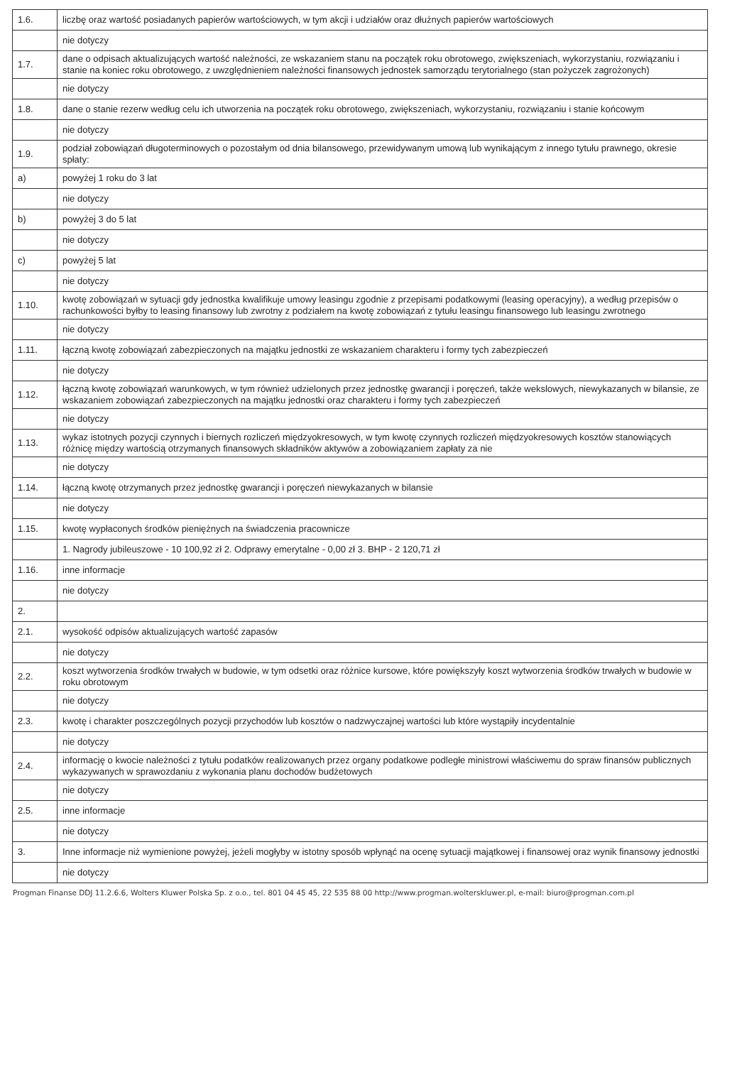| 1.6. | liczbę oraz wartość posiadanych papierów wartościowych, w tym akcji i udziałów oraz dłużnych papierów wartościowych |
| | nie dotyczy |
| 1.7. | dane o odpisach aktualizujących wartość należności, ze wskazaniem stanu na początek roku obrotowego, zwiększeniach, wykorzystaniu, rozwiązaniu i stanie na koniec roku obrotowego, z uwzględnieniem należności finansowych jednostek samorządu terytorialnego (stan pożyczek zagrożonych) |
| | nie dotyczy |
| 1.8. | dane o stanie rezerw według celu ich utworzenia na początek roku obrotowego, zwiększeniach, wykorzystaniu, rozwiązaniu i stanie końcowym |
| | nie dotyczy |
| 1.9. | podział zobowiązań długoterminowych o pozostałym od dnia bilansowego, przewidywanym umową lub wynikającym z innego tytułu prawnego, okresie spłaty: |
| a) | powyżej 1 roku do 3 lat |
| | nie dotyczy |
| b) | powyżej 3 do 5 lat |
| | nie dotyczy |
| c) | powyżej 5 lat |
| | nie dotyczy |
| 1.10. | kwotę zobowiązań w sytuacji gdy jednostka kwalifikuje umowy leasingu zgodnie z przepisami podatkowymi (leasing operacyjny), a według przepisów o rachunkowości byłby to leasing finansowy lub zwrotny z podziałem na kwotę zobowiązań z tytułu leasingu finansowego lub leasingu zwrotnego |
| | nie dotyczy |
| 1.11. | łączną kwotę zobowiązań zabezpieczonych na majątku jednostki ze wskazaniem charakteru i formy tych zabezpieczeń |
| | nie dotyczy |
| 1.12. | łączną kwotę zobowiązań warunkowych, w tym również udzielonych przez jednostkę gwarancji i poręczeń, także wekslowych, niewykazanych w bilansie, ze wskazaniem zobowiązań zabezpieczonych na majątku jednostki oraz charakteru i formy tych zabezpieczeń |
| | nie dotyczy |
| 1.13. | wykaz istotnych pozycji czynnych i biernych rozliczeń międzyokresowych, w tym kwotę czynnych rozliczeń międzyokresowych kosztów stanowiących różnicę między wartością otrzymanych finansowych składników aktywów a zobowiązaniem zapłaty za nie |
| | nie dotyczy |
| 1.14. | łączną kwotę otrzymanych przez jednostkę gwarancji i poręczeń niewykazanych w bilansie |
| | nie dotyczy |
| 1.15. | kwotę wypłaconych środków pieniężnych na świadczenia pracownicze |
| | 1. Nagrody jubileuszowe - 10 100,92 zł 2. Odprawy emerytalne - 0,00 zł 3. BHP - 2 120,71 zł |
| 1.16. | inne informacje |
| | nie dotyczy |
| 2. | |
| 2.1. | wysokość odpisów aktualizujących wartość zapasów |
| | nie dotyczy |
| 2.2. | koszt wytworzenia środków trwałych w budowie, w tym odsetki oraz różnice kursowe, które powiększyły koszt wytworzenia środków trwałych w budowie w roku obrotowym |
| | nie dotyczy |
| 2.3. | kwotę i charakter poszczególnych pozycji przychodów lub kosztów o nadzwyczajnej wartości lub które wystąpiły incydentalnie |
| | nie dotyczy |
| 2.4. | informację o kwocie należności z tytułu podatków realizowanych przez organy podatkowe podległe ministrowi właściwemu do spraw finansów publicznych wykazywanych w sprawozdaniu z wykonania planu dochodów budżetowych |
| | nie dotyczy |
| 2.5. | inne informacje |
| | nie dotyczy |
| 3. | Inne informacje niż wymienione powyżej, jeżeli mogłyby w istotny sposób wpłynąć na ocenę sytuacji majątkowej i finansowej oraz wynik finansowy jednostki |
| | nie dotyczy |
Progman Finanse DDJ 11.2.6.6, Wolters Kluwer Polska Sp. z o.o., tel. 801 04 45 45, 22 535 88 00 http://www.progman.wolterskluwer.pl, e-mail: biuro@progman.com.pl